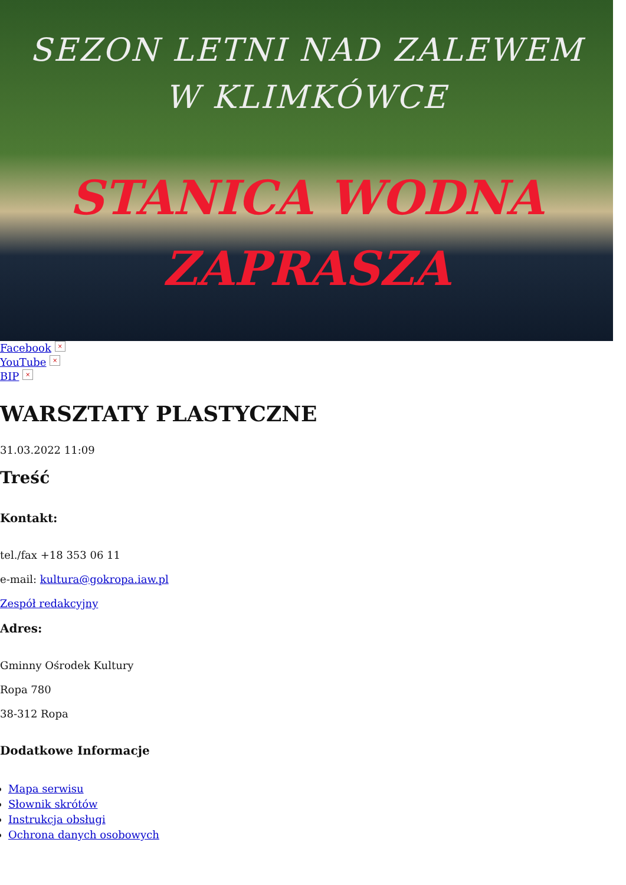SEZON LETNI NAD ZALEWEM
W KLIMKÓWCE
STANICA WODNA
ZAPRASZA
Facebook ×
YouTube ×
BIP ×
WARSZTATY PLASTYCZNE
31.03.2022 11:09
Treść
Kontakt:
tel./fax +18 353 06 11
e-mail: kultura@gokropa.iaw.pl
Zespół redakcyjny
Adres:
Gminny Ośrodek Kultury
Ropa 780
38-312 Ropa
Dodatkowe Informacje
Mapa serwisu
Słownik skrótów
Instrukcja obsługi
Ochrona danych osobowych